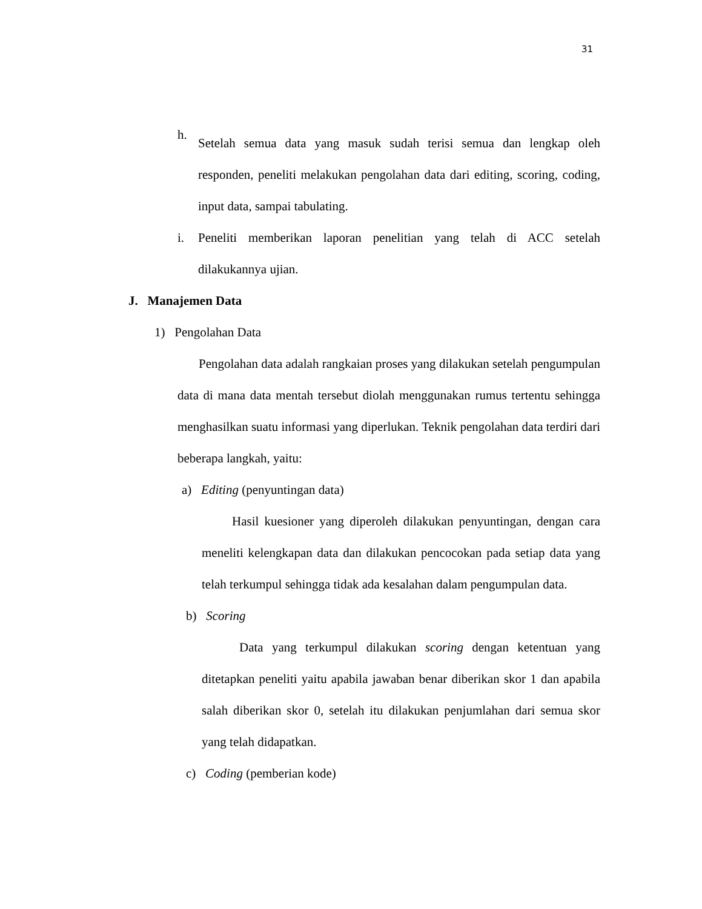31
h.
Setelah semua data yang masuk sudah terisi semua dan lengkap oleh responden, peneliti melakukan pengolahan data dari editing, scoring, coding, input data, sampai tabulating.
i. Peneliti memberikan laporan penelitian yang telah di ACC setelah dilakukannya ujian.
J. Manajemen Data
1) Pengolahan Data
Pengolahan data adalah rangkaian proses yang dilakukan setelah pengumpulan data di mana data mentah tersebut diolah menggunakan rumus tertentu sehingga menghasilkan suatu informasi yang diperlukan. Teknik pengolahan data terdiri dari beberapa langkah, yaitu:
a) Editing (penyuntingan data)
Hasil kuesioner yang diperoleh dilakukan penyuntingan, dengan cara meneliti kelengkapan data dan dilakukan pencocokan pada setiap data yang telah terkumpul sehingga tidak ada kesalahan dalam pengumpulan data.
b) Scoring
Data yang terkumpul dilakukan scoring dengan ketentuan yang ditetapkan peneliti yaitu apabila jawaban benar diberikan skor 1 dan apabila salah diberikan skor 0, setelah itu dilakukan penjumlahan dari semua skor yang telah didapatkan.
c) Coding (pemberian kode)